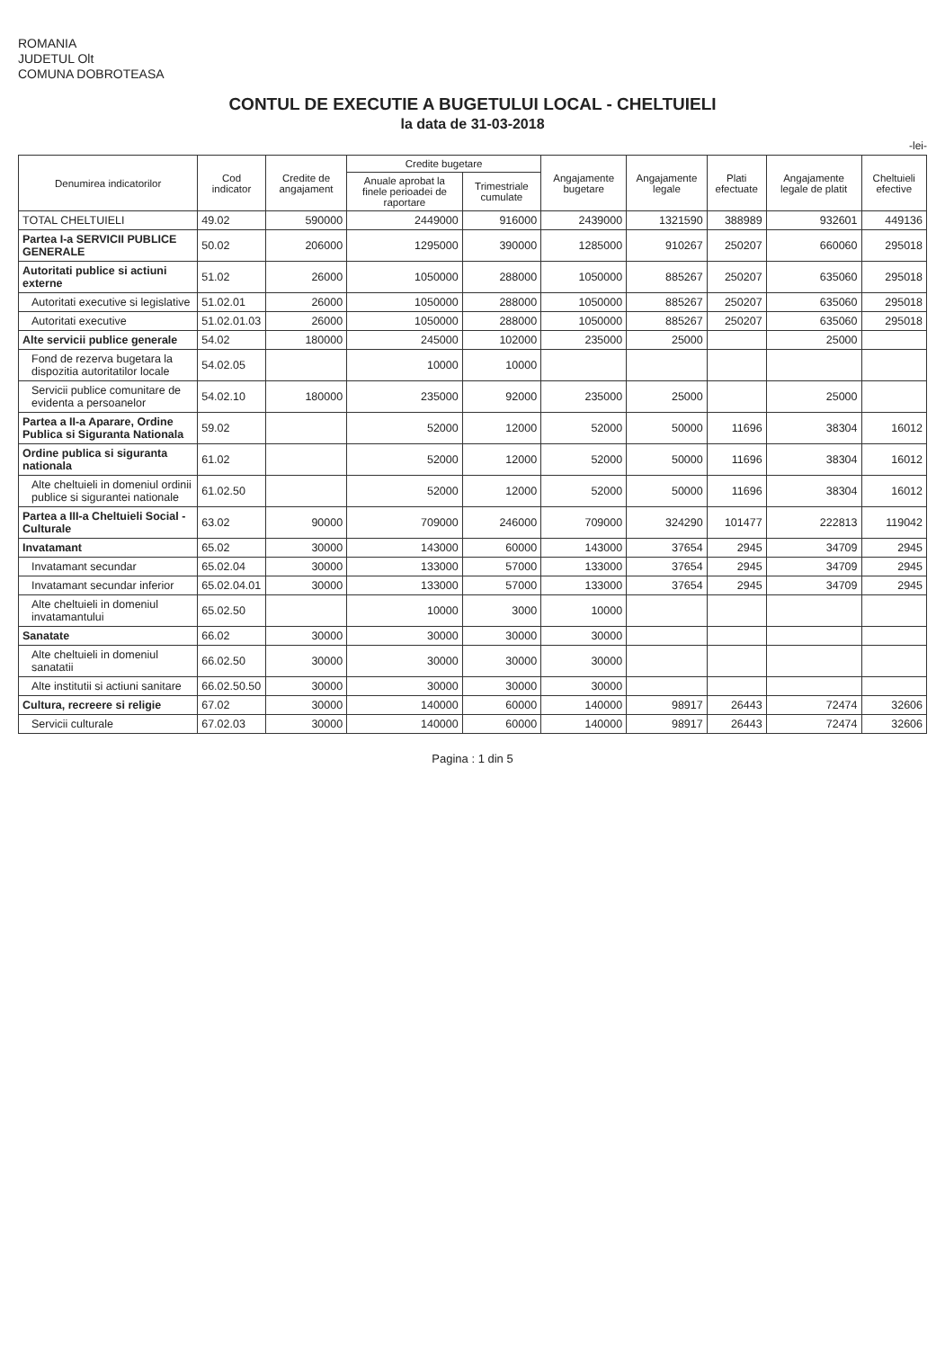ROMANIA
JUDETUL Olt
COMUNA DOBROTEASA
CONTUL DE EXECUTIE A BUGETULUI LOCAL - CHELTUIELI
la data de 31-03-2018
-lei-
| Denumirea indicatorilor | Cod indicator | Credite de angajament | Credite bugetare | | Angajamente bugetare | Angajamente legale | Plati efectuate | Angajamente legale de platit | Cheltuieli efective |
| --- | --- | --- | --- | --- | --- | --- | --- | --- | --- |
| | | | Anuale aprobat la finele perioadei de raportare | Trimestriale cumulate | | | | | |
| TOTAL CHELTUIELI | 49.02 | 590000 | 2449000 | 916000 | 2439000 | 1321590 | 388989 | 932601 | 449136 |
| Partea I-a SERVICII PUBLICE GENERALE | 50.02 | 206000 | 1295000 | 390000 | 1285000 | 910267 | 250207 | 660060 | 295018 |
| Autoritati publice si actiuni externe | 51.02 | 26000 | 1050000 | 288000 | 1050000 | 885267 | 250207 | 635060 | 295018 |
| Autoritati executive si legislative | 51.02.01 | 26000 | 1050000 | 288000 | 1050000 | 885267 | 250207 | 635060 | 295018 |
| Autoritati executive | 51.02.01.03 | 26000 | 1050000 | 288000 | 1050000 | 885267 | 250207 | 635060 | 295018 |
| Alte servicii publice generale | 54.02 | 180000 | 245000 | 102000 | 235000 | 25000 | | 25000 | |
| Fond de rezerva bugetara la dispozitia autoritatilor locale | 54.02.05 | | 10000 | 10000 | | | | | |
| Servicii publice comunitare de evidenta a persoanelor | 54.02.10 | 180000 | 235000 | 92000 | 235000 | 25000 | | 25000 | |
| Partea a II-a Aparare, Ordine Publica si Siguranta Nationala | 59.02 | | 52000 | 12000 | 52000 | 50000 | 11696 | 38304 | 16012 |
| Ordine publica si siguranta nationala | 61.02 | | 52000 | 12000 | 52000 | 50000 | 11696 | 38304 | 16012 |
| Alte cheltuieli in domeniul ordinii publice si sigurantei nationale | 61.02.50 | | 52000 | 12000 | 52000 | 50000 | 11696 | 38304 | 16012 |
| Partea a III-a Cheltuieli Social - Culturale | 63.02 | 90000 | 709000 | 246000 | 709000 | 324290 | 101477 | 222813 | 119042 |
| Invatamant | 65.02 | 30000 | 143000 | 60000 | 143000 | 37654 | 2945 | 34709 | 2945 |
| Invatamant secundar | 65.02.04 | 30000 | 133000 | 57000 | 133000 | 37654 | 2945 | 34709 | 2945 |
| Invatamant secundar inferior | 65.02.04.01 | 30000 | 133000 | 57000 | 133000 | 37654 | 2945 | 34709 | 2945 |
| Alte cheltuieli in domeniul invatamantului | 65.02.50 | | 10000 | 3000 | 10000 | | | | |
| Sanatate | 66.02 | 30000 | 30000 | 30000 | 30000 | | | | |
| Alte cheltuieli in domeniul sanatatii | 66.02.50 | 30000 | 30000 | 30000 | 30000 | | | | |
| Alte institutii si actiuni sanitare | 66.02.50.50 | 30000 | 30000 | 30000 | 30000 | | | | |
| Cultura, recreere si religie | 67.02 | 30000 | 140000 | 60000 | 140000 | 98917 | 26443 | 72474 | 32606 |
| Servicii culturale | 67.02.03 | 30000 | 140000 | 60000 | 140000 | 98917 | 26443 | 72474 | 32606 |
Pagina : 1 din 5